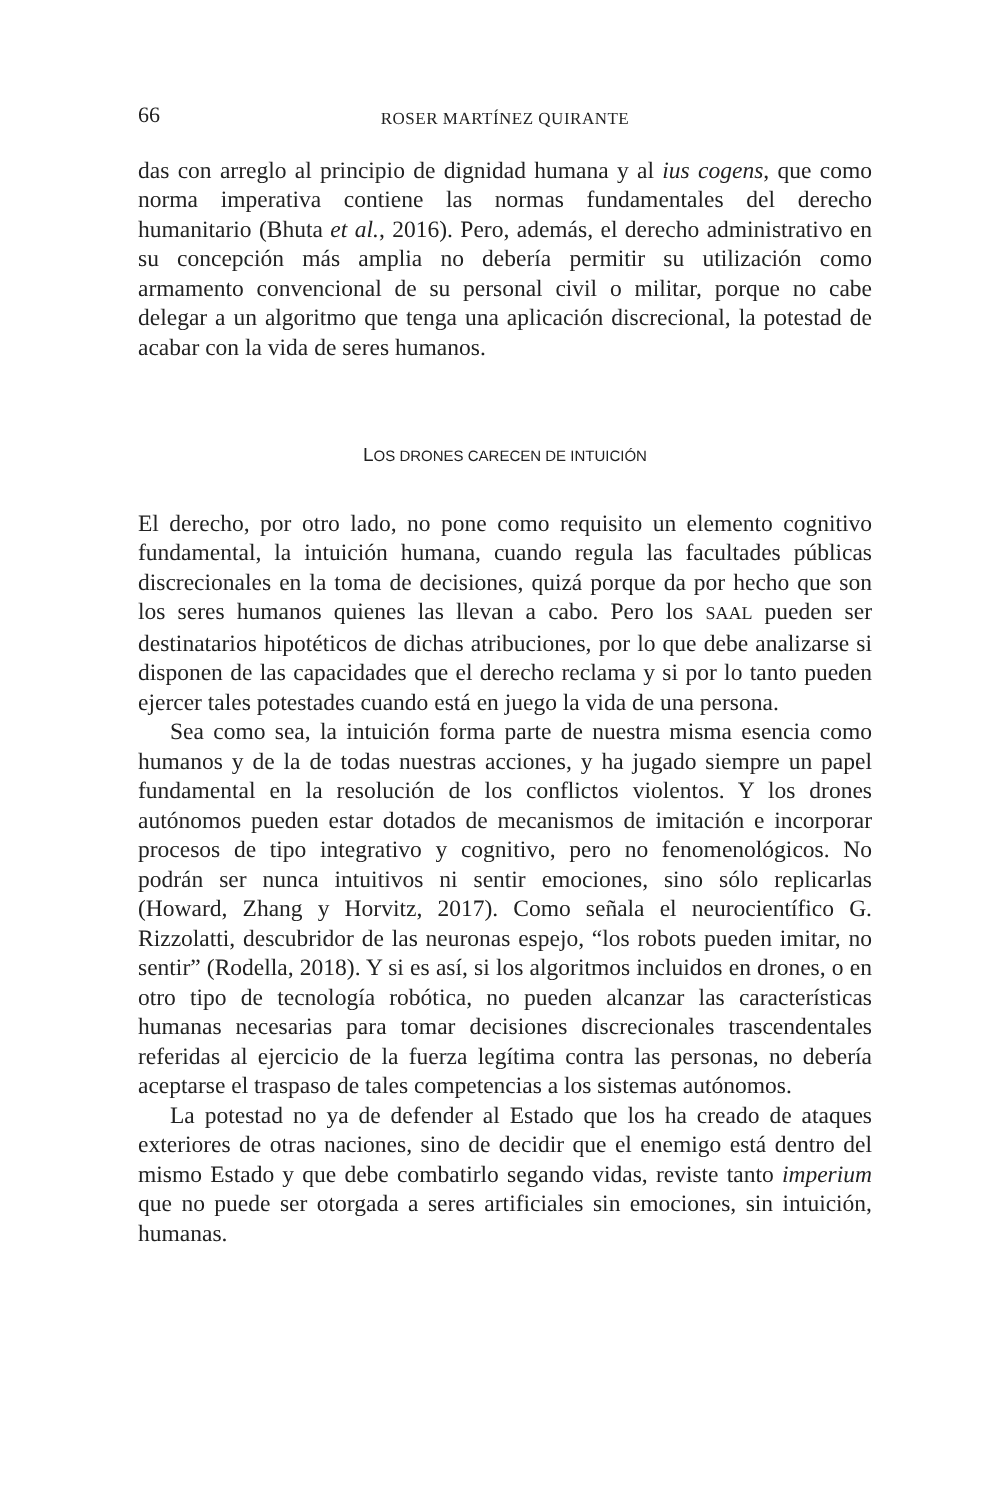66 ROSER MARTÍNEZ QUIRANTE
das con arreglo al principio de dignidad humana y al ius cogens, que como norma imperativa contiene las normas fundamentales del derecho humanitario (Bhuta et al., 2016). Pero, además, el derecho administrativo en su concepción más amplia no debería permitir su utilización como armamento convencional de su personal civil o militar, porque no cabe delegar a un algoritmo que tenga una aplicación discrecional, la potestad de acabar con la vida de seres humanos.
LOS DRONES CARECEN DE INTUICIÓN
El derecho, por otro lado, no pone como requisito un elemento cognitivo fundamental, la intuición humana, cuando regula las facultades públicas discrecionales en la toma de decisiones, quizá porque da por hecho que son los seres humanos quienes las llevan a cabo. Pero los SAAL pueden ser destinatarios hipotéticos de dichas atribuciones, por lo que debe analizarse si disponen de las capacidades que el derecho reclama y si por lo tanto pueden ejercer tales potestades cuando está en juego la vida de una persona.
Sea como sea, la intuición forma parte de nuestra misma esencia como humanos y de la de todas nuestras acciones, y ha jugado siempre un papel fundamental en la resolución de los conflictos violentos. Y los drones autónomos pueden estar dotados de mecanismos de imitación e incorporar procesos de tipo integrativo y cognitivo, pero no fenomenológicos. No podrán ser nunca intuitivos ni sentir emociones, sino sólo replicarlas (Howard, Zhang y Horvitz, 2017). Como señala el neurocientífico G. Rizzolatti, descubridor de las neuronas espejo, “los robots pueden imitar, no sentir” (Rodella, 2018). Y si es así, si los algoritmos incluidos en drones, o en otro tipo de tecnología robótica, no pueden alcanzar las características humanas necesarias para tomar decisiones discrecionales trascendentales referidas al ejercicio de la fuerza legítima contra las personas, no debería aceptarse el traspaso de tales competencias a los sistemas autónomos.
La potestad no ya de defender al Estado que los ha creado de ataques exteriores de otras naciones, sino de decidir que el enemigo está dentro del mismo Estado y que debe combatirlo segando vidas, reviste tanto imperium que no puede ser otorgada a seres artificiales sin emociones, sin intuición, humanas.